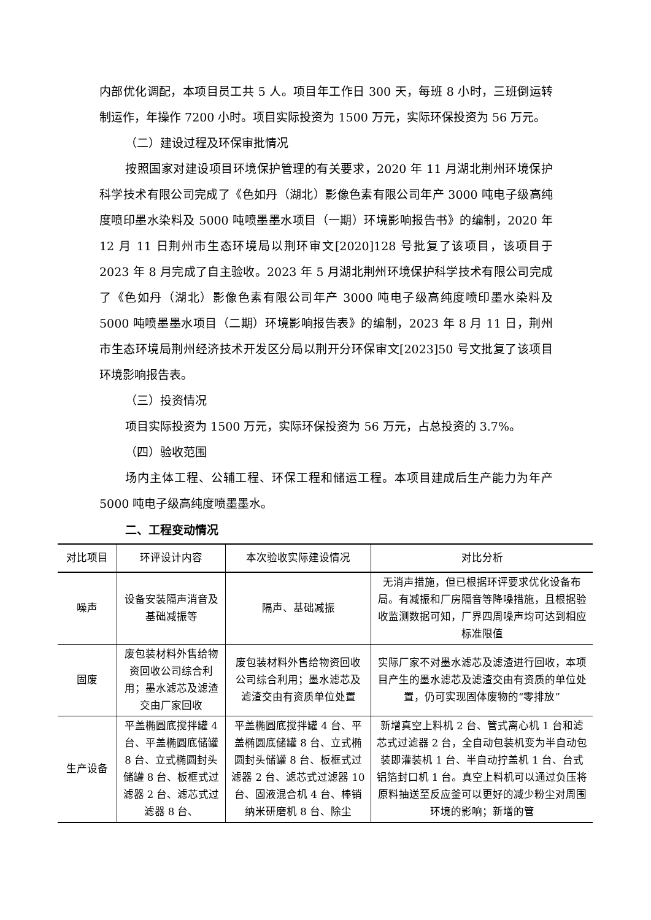内部优化调配，本项目员工共 5 人。项目年工作日 300 天，每班 8 小时，三班倒运转制运作，年操作 7200 小时。项目实际投资为 1500 万元，实际环保投资为 56 万元。
（二）建设过程及环保审批情况
按照国家对建设项目环境保护管理的有关要求，2020 年 11 月湖北荆州环境保护科学技术有限公司完成了《色如丹（湖北）影像色素有限公司年产 3000 吨电子级高纯度喷印墨水染料及 5000 吨喷墨墨水项目（一期）环境影响报告书》的编制，2020 年 12 月 11 日荆州市生态环境局以荆环审文[2020]128 号批复了该项目，该项目于 2023 年 8 月完成了自主验收。2023 年 5 月湖北荆州环境保护科学技术有限公司完成了《色如丹（湖北）影像色素有限公司年产 3000 吨电子级高纯度喷印墨水染料及 5000 吨喷墨墨水项目（二期）环境影响报告表》的编制，2023 年 8 月 11 日，荆州市生态环境局荆州经济技术开发区分局以荆开分环保审文[2023]50 号文批复了该项目环境影响报告表。
（三）投资情况
项目实际投资为 1500 万元，实际环保投资为 56 万元，占总投资的 3.7%。
（四）验收范围
场内主体工程、公辅工程、环保工程和储运工程。本项目建成后生产能力为年产 5000 吨电子级高纯度喷墨墨水。
二、工程变动情况
| 对比项目 | 环评设计内容 | 本次验收实际建设情况 | 对比分析 |
| --- | --- | --- | --- |
| 噪声 | 设备安装隔声消音及基础减振等 | 隔声、基础减振 | 无消声措施，但已根据环评要求优化设备布局。有减振和厂房隔音等降噪措施，且根据验收监测数据可知，厂界四周噪声均可达到相应标准限值 |
| 固废 | 废包装材料外售给物资回收公司综合利用；墨水滤芯及滤渣交由厂家回收 | 废包装材料外售给物资回收公司综合利用；墨水滤芯及滤渣交由有资质单位处置 | 实际厂家不对墨水滤芯及滤渣进行回收，本项目产生的墨水滤芯及滤渣交由有资质的单位处置，仍可实现固体废物的“零排放” |
| 生产设备 | 平盖椭圆底搅拌罐 4 台、平盖椭圆底储罐 8 台、立式椭圆封头储罐 8 台、板框式过滤器 2 台、滤芯式过滤器 8 台、 | 平盖椭圆底搅拌罐 4 台、平盖椭圆底储罐 8 台、立式椭圆封头储罐 8 台、板框式过滤器 2 台、滤芯式过滤器 10 台、固液混合机 4 台、棒销纳米研磨机 8 台、除尘 | 新增真空上料机 2 台、管式离心机 1 台和滤芯式过滤器 2 台，全自动包装机变为半自动包装即灌装机 1 台、半自动拧盖机 1 台、台式铝箔封口机 1 台。真空上料机可以通过负压将原料抽送至反应釜可以更好的减少粉尘对周围环境的影响；新增的管 |